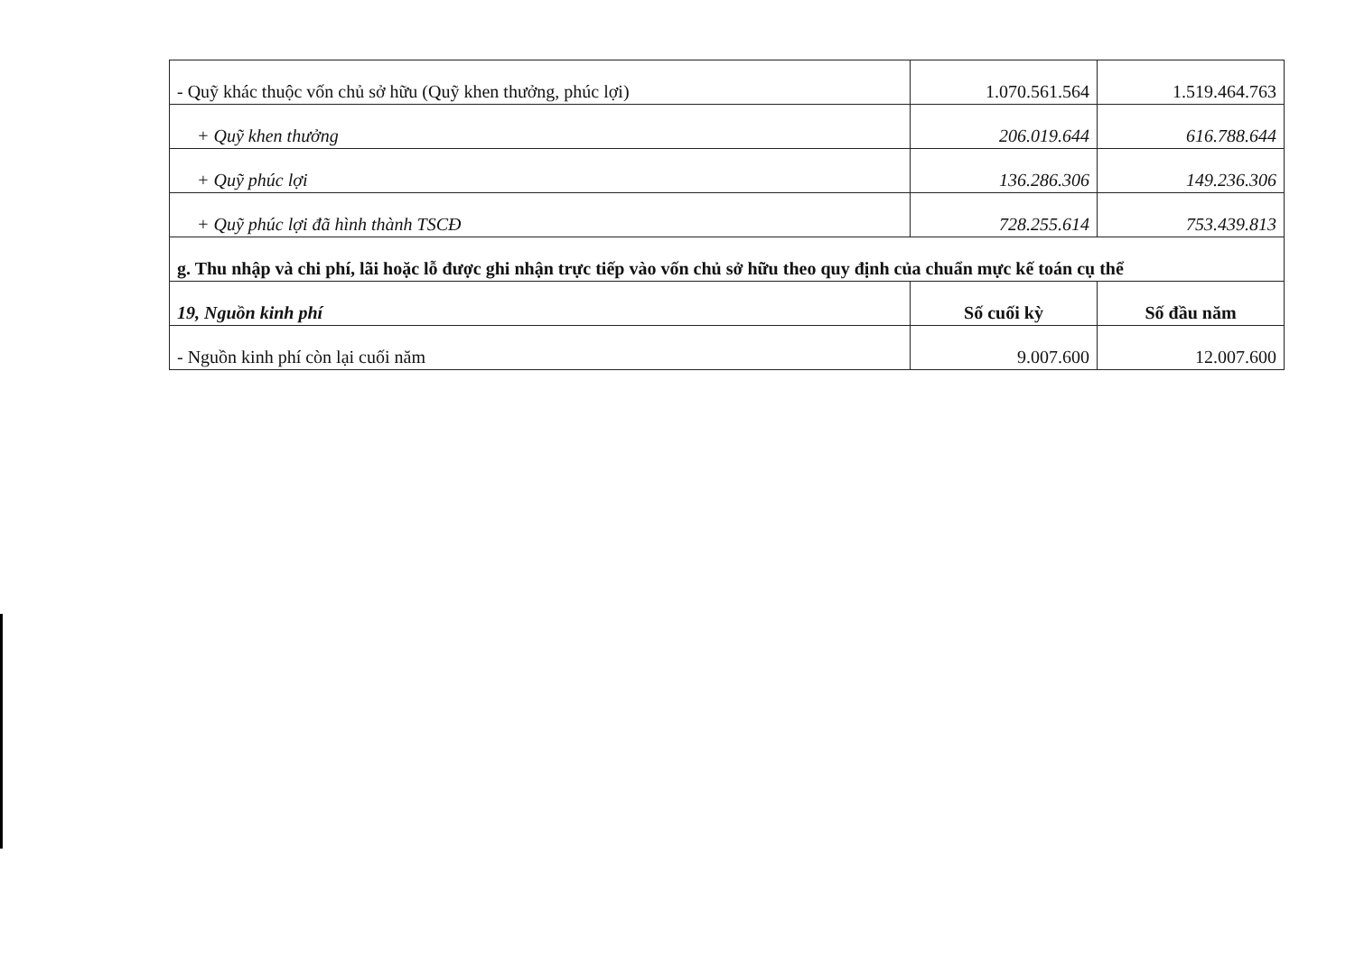| - Quỹ khác thuộc vốn chủ sở hữu (Quỹ khen thưởng, phúc lợi) | 1.070.561.564 | 1.519.464.763 |
| + Quỹ khen thưởng | 206.019.644 | 616.788.644 |
| + Quỹ phúc lợi | 136.286.306 | 149.236.306 |
| + Quỹ phúc lợi đã hình thành TSCĐ | 728.255.614 | 753.439.813 |
| g. Thu nhập và chi phí, lãi hoặc lỗ được ghi nhận trực tiếp vào vốn chủ sở hữu theo quy định của chuẩn mực kế toán cụ thể | | |
| 19, Nguồn kinh phí | Số cuối kỳ | Số đầu năm |
| - Nguồn kinh phí còn lại cuối năm | 9.007.600 | 12.007.600 |